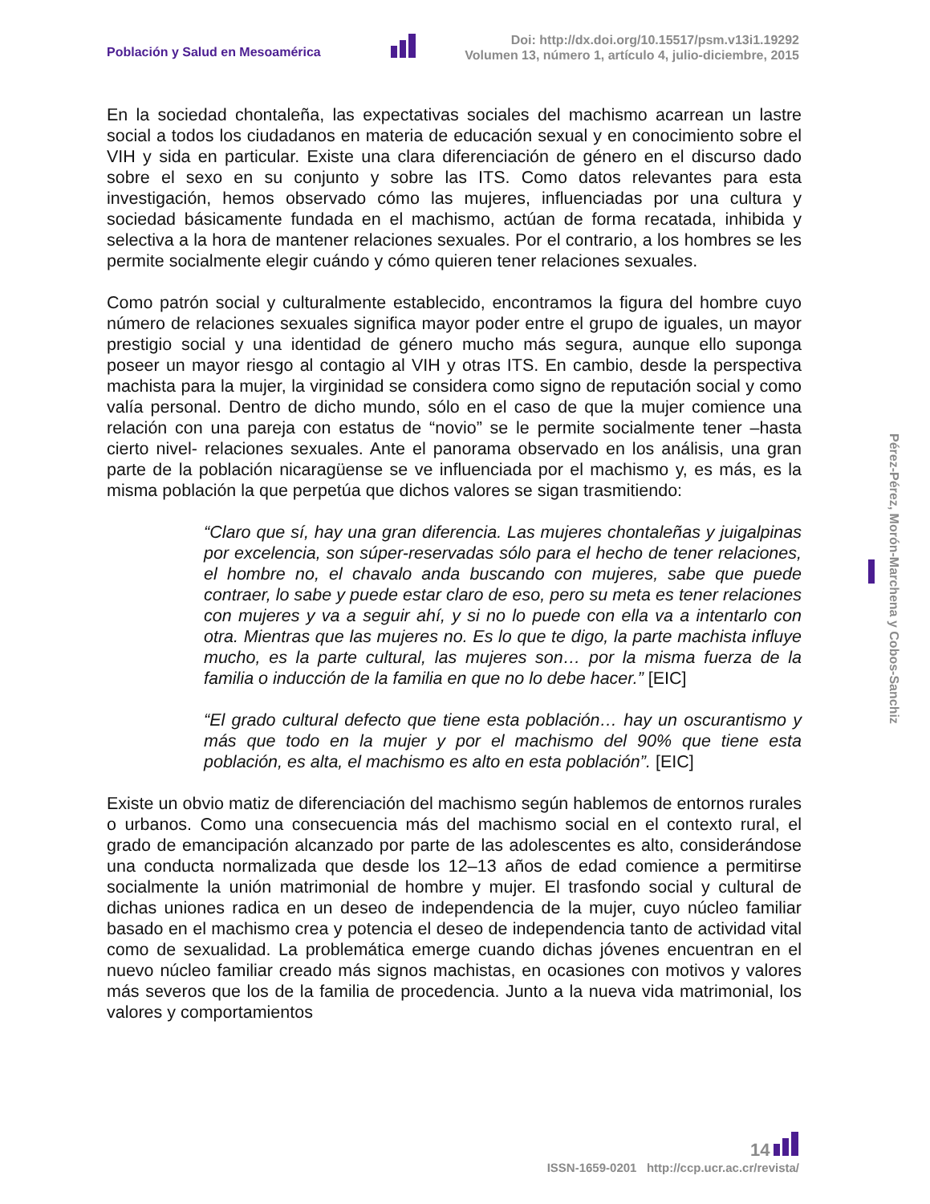Población y Salud en Mesoamérica
Doi: http://dx.doi.org/10.15517/psm.v13i1.19292
Volumen 13, número 1, artículo 4, julio-diciembre, 2015
En la sociedad chontaleña, las expectativas sociales del machismo acarrean un lastre social a todos los ciudadanos en materia de educación sexual y en conocimiento sobre el VIH y sida en particular. Existe una clara diferenciación de género en el discurso dado sobre el sexo en su conjunto y sobre las ITS. Como datos relevantes para esta investigación, hemos observado cómo las mujeres, influenciadas por una cultura y sociedad básicamente fundada en el machismo, actúan de forma recatada, inhibida y selectiva a la hora de mantener relaciones sexuales. Por el contrario, a los hombres se les permite socialmente elegir cuándo y cómo quieren tener relaciones sexuales.
Como patrón social y culturalmente establecido, encontramos la figura del hombre cuyo número de relaciones sexuales significa mayor poder entre el grupo de iguales, un mayor prestigio social y una identidad de género mucho más segura, aunque ello suponga poseer un mayor riesgo al contagio al VIH y otras ITS. En cambio, desde la perspectiva machista para la mujer, la virginidad se considera como signo de reputación social y como valía personal. Dentro de dicho mundo, sólo en el caso de que la mujer comience una relación con una pareja con estatus de “novio” se le permite socialmente tener –hasta cierto nivel- relaciones sexuales. Ante el panorama observado en los análisis, una gran parte de la población nicaragüense se ve influenciada por el machismo y, es más, es la misma población la que perpetúa que dichos valores se sigan trasmitiendo:
“Claro que sí, hay una gran diferencia. Las mujeres chontaleñas y juigalpinas por excelencia, son súper-reservadas sólo para el hecho de tener relaciones, el hombre no, el chavalo anda buscando con mujeres, sabe que puede contraer, lo sabe y puede estar claro de eso, pero su meta es tener relaciones con mujeres y va a seguir ahí, y si no lo puede con ella va a intentarlo con otra. Mientras que las mujeres no. Es lo que te digo, la parte machista influye mucho, es la parte cultural, las mujeres son… por la misma fuerza de la familia o inducción de la familia en que no lo debe hacer.” [EIC]
“El grado cultural defecto que tiene esta población… hay un oscurantismo y más que todo en la mujer y por el machismo del 90% que tiene esta población, es alta, el machismo es alto en esta población”. [EIC]
Existe un obvio matiz de diferenciación del machismo según hablemos de entornos rurales o urbanos. Como una consecuencia más del machismo social en el contexto rural, el grado de emancipación alcanzado por parte de las adolescentes es alto, considerándose una conducta normalizada que desde los 12–13 años de edad comience a permitirse socialmente la unión matrimonial de hombre y mujer. El trasfondo social y cultural de dichas uniones radica en un deseo de independencia de la mujer, cuyo núcleo familiar basado en el machismo crea y potencia el deseo de independencia tanto de actividad vital como de sexualidad. La problemática emerge cuando dichas jóvenes encuentran en el nuevo núcleo familiar creado más signos machistas, en ocasiones con motivos y valores más severos que los de la familia de procedencia. Junto a la nueva vida matrimonial, los valores y comportamientos
Pérez-Pérez, Morón-Marchena y Cobos-Sanchiz
14
ISSN-1659-0201 http://ccp.ucr.ac.cr/revista/